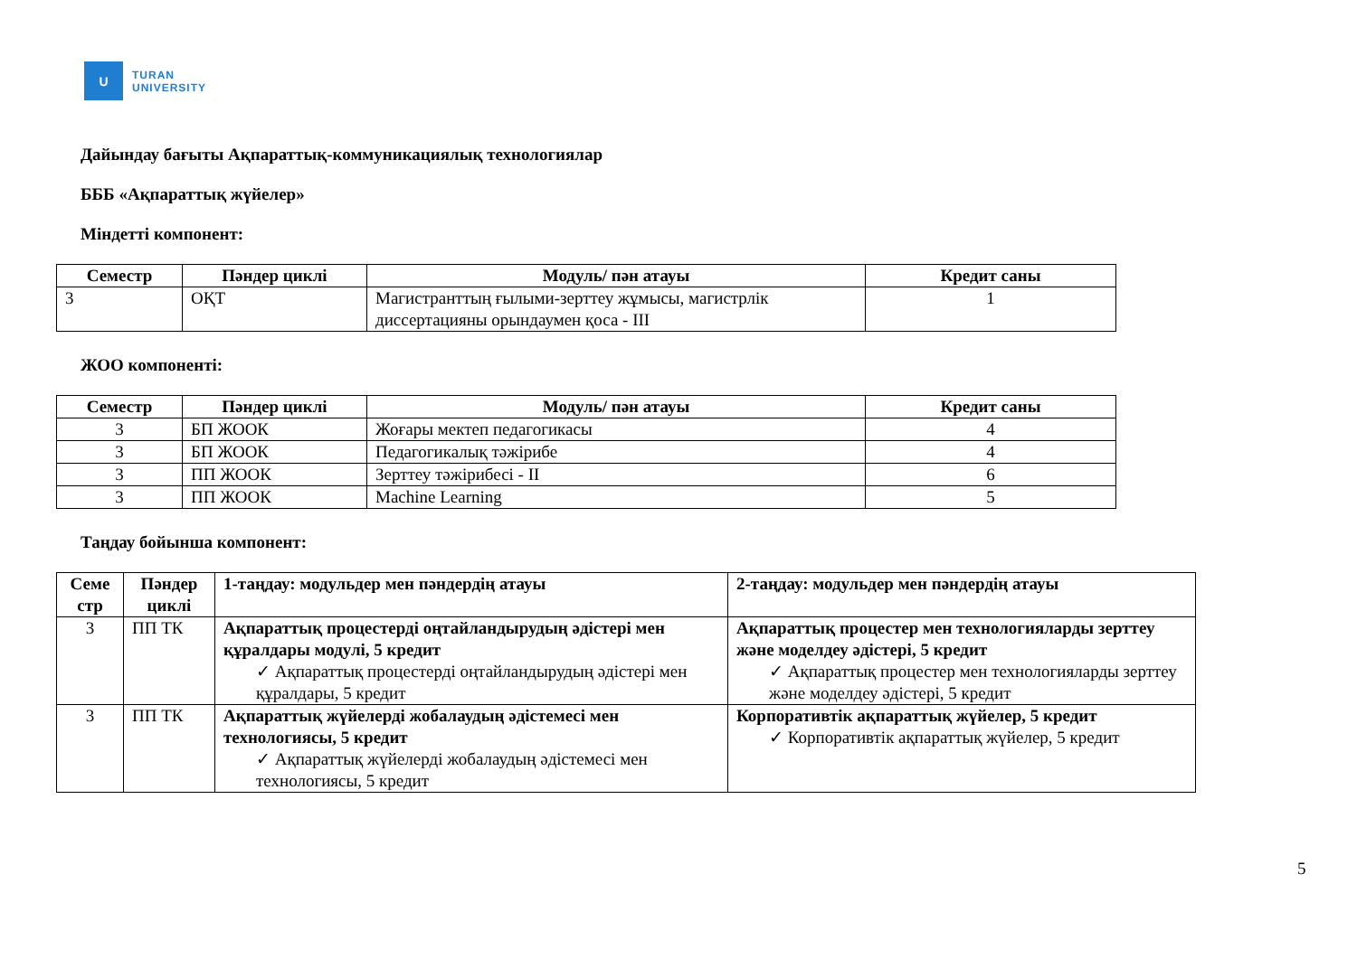U
TURAN
UNIVERSITY
Дайындау бағыты Ақпараттық-коммуникациялық технологиялар
БББ «Ақпараттық жүйелер»
Міндетті компонент:
| Семестр | Пәндер циклі | Модуль/ пән атауы | Кредит саны |
| --- | --- | --- | --- |
| 3 | ОҚТ | Магистранттың ғылыми-зерттеу жұмысы, магистрлік диссертацияны орындаумен қоса - III | 1 |
ЖОО компоненті:
| Семестр | Пәндер циклі | Модуль/ пән атауы | Кредит саны |
| --- | --- | --- | --- |
| 3 | БП ЖООК | Жоғары мектеп педагогикасы | 4 |
| 3 | БП ЖООК | Педагогикалық тәжірибе | 4 |
| 3 | ПП ЖООК | Зерттеу тәжірибесі - II | 6 |
| 3 | ПП ЖООК | Machine Learning | 5 |
Таңдау бойынша компонент:
| Семе стр | Пәндер циклі | 1-таңдау: модульдер мен пәндердің атауы | 2-таңдау: модульдер мен пәндердің атауы |
| --- | --- | --- | --- |
| 3 | ПП ТК | Ақпараттық процестерді оңтайландырудың әдістері мен құралдары модулі, 5 кредит ✓ Ақпараттық процестерді оңтайландырудың әдістері мен құралдары, 5 кредит | Ақпараттық процестер мен технологияларды зерттеу және моделдеу әдістері, 5 кредит ✓ Ақпараттық процестер мен технологияларды зерттеу және моделдеу әдістері, 5 кредит |
| 3 | ПП ТК | Ақпараттық жүйелерді жобалаудың әдістемесі мен технологиясы, 5 кредит ✓ Ақпараттық жүйелерді жобалаудың әдістемесі мен технологиясы, 5 кредит | Корпоративтік ақпараттық жүйелер, 5 кредит ✓ Корпоративтік ақпараттық жүйелер, 5 кредит |
5